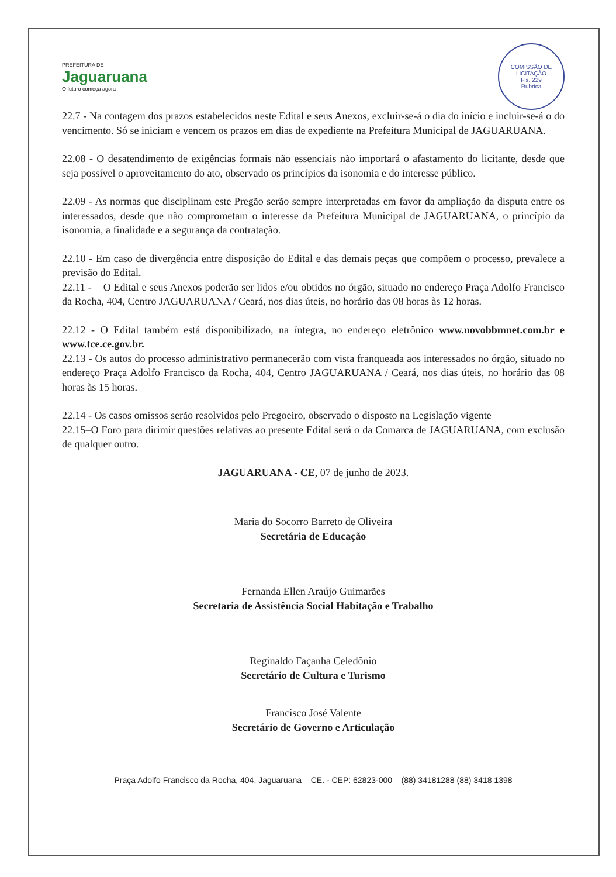PREFEITURA DE
Jaguaruana
O futuro começa agora
COMISSÃO DE LICITAÇÃO
Fls. 229
Rubrica
22.7 - Na contagem dos prazos estabelecidos neste Edital e seus Anexos, excluir-se-á o dia do início e incluir-se-á o do vencimento. Só se iniciam e vencem os prazos em dias de expediente na Prefeitura Municipal de JAGUARUANA.
22.08 - O desatendimento de exigências formais não essenciais não importará o afastamento do licitante, desde que seja possível o aproveitamento do ato, observado os princípios da isonomia e do interesse público.
22.09 - As normas que disciplinam este Pregão serão sempre interpretadas em favor da ampliação da disputa entre os interessados, desde que não comprometam o interesse da Prefeitura Municipal de JAGUARUANA, o princípio da isonomia, a finalidade e a segurança da contratação.
22.10 - Em caso de divergência entre disposição do Edital e das demais peças que compõem o processo, prevalece a previsão do Edital.
22.11 - O Edital e seus Anexos poderão ser lidos e/ou obtidos no órgão, situado no endereço Praça Adolfo Francisco da Rocha, 404, Centro JAGUARUANA / Ceará, nos dias úteis, no horário das 08 horas às 12 horas.
22.12 - O Edital também está disponibilizado, na íntegra, no endereço eletrônico www.novobbmnet.com.br e www.tce.ce.gov.br.
22.13 - Os autos do processo administrativo permanecerão com vista franqueada aos interessados no órgão, situado no endereço Praça Adolfo Francisco da Rocha, 404, Centro JAGUARUANA / Ceará, nos dias úteis, no horário das 08 horas às 15 horas.
22.14 - Os casos omissos serão resolvidos pelo Pregoeiro, observado o disposto na Legislação vigente
22.15–O Foro para dirimir questões relativas ao presente Edital será o da Comarca de JAGUARUANA, com exclusão de qualquer outro.
JAGUARUANA - CE, 07 de junho de 2023.
Maria do Socorro Barreto de Oliveira
Secretária de Educação
Fernanda Ellen Araújo Guimarães
Secretaria de Assistência Social Habitação e Trabalho
Reginaldo Façanha Celedônio
Secretário de Cultura e Turismo
Francisco José Valente
Secretário de Governo e Articulação
Praça Adolfo Francisco da Rocha, 404, Jaguaruana – CE. - CEP: 62823-000 – (88) 34181288 (88) 3418 1398